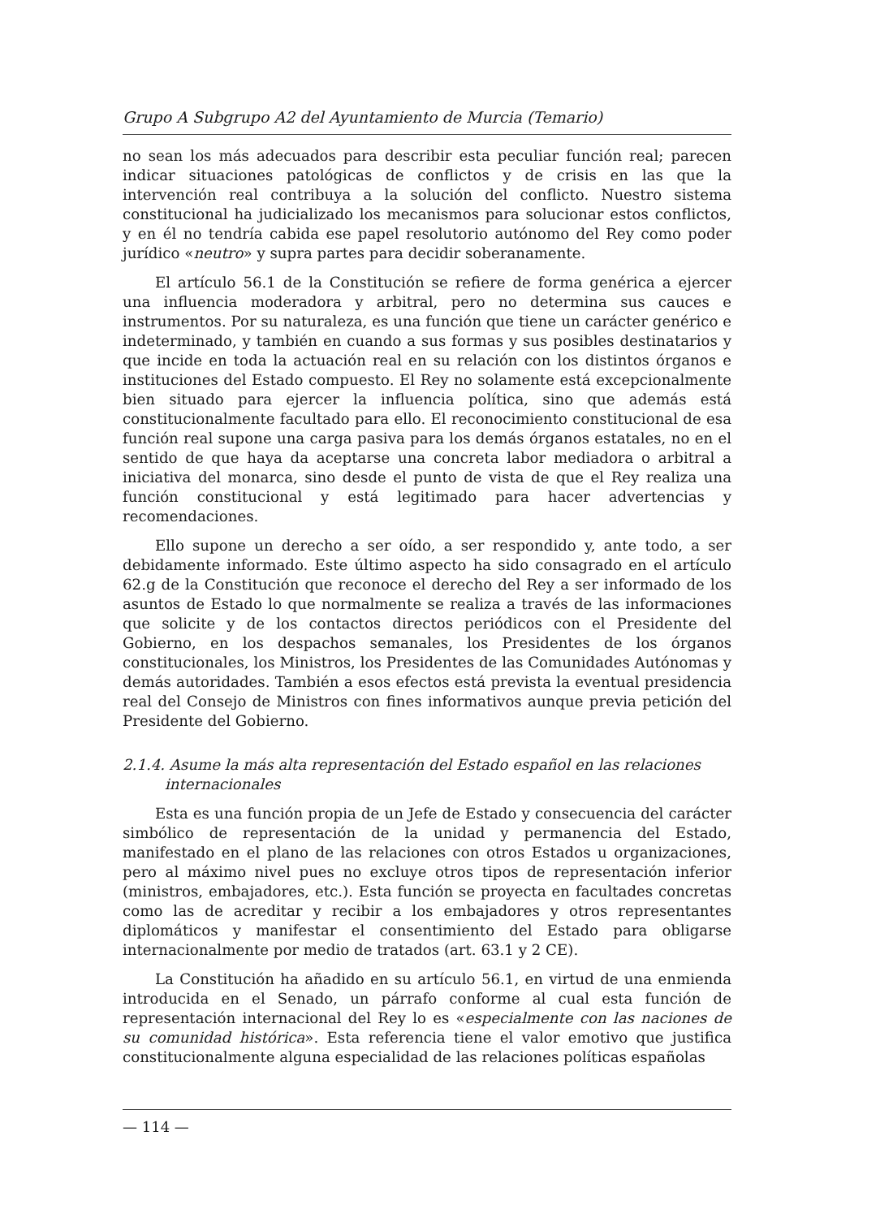Grupo A Subgrupo A2 del Ayuntamiento de Murcia (Temario)
no sean los más adecuados para describir esta peculiar función real; parecen indicar situaciones patológicas de conflictos y de crisis en las que la intervención real contribuya a la solución del conflicto. Nuestro sistema constitucional ha judicializado los mecanismos para solucionar estos conflictos, y en él no tendría cabida ese papel resolutorio autónomo del Rey como poder jurídico «neutro» y supra partes para decidir soberanamente.
El artículo 56.1 de la Constitución se refiere de forma genérica a ejercer una influencia moderadora y arbitral, pero no determina sus cauces e instrumentos. Por su naturaleza, es una función que tiene un carácter genérico e indeterminado, y también en cuando a sus formas y sus posibles destinatarios y que incide en toda la actuación real en su relación con los distintos órganos e instituciones del Estado compuesto. El Rey no solamente está excepcionalmente bien situado para ejercer la influencia política, sino que además está constitucionalmente facultado para ello. El reconocimiento constitucional de esa función real supone una carga pasiva para los demás órganos estatales, no en el sentido de que haya da aceptarse una concreta labor mediadora o arbitral a iniciativa del monarca, sino desde el punto de vista de que el Rey realiza una función constitucional y está legitimado para hacer advertencias y recomendaciones.
Ello supone un derecho a ser oído, a ser respondido y, ante todo, a ser debidamente informado. Este último aspecto ha sido consagrado en el artículo 62.g de la Constitución que reconoce el derecho del Rey a ser informado de los asuntos de Estado lo que normalmente se realiza a través de las informaciones que solicite y de los contactos directos periódicos con el Presidente del Gobierno, en los despachos semanales, los Presidentes de los órganos constitucionales, los Ministros, los Presidentes de las Comunidades Autónomas y demás autoridades. También a esos efectos está prevista la eventual presidencia real del Consejo de Ministros con fines informativos aunque previa petición del Presidente del Gobierno.
2.1.4. Asume la más alta representación del Estado español en las relaciones internacionales
Esta es una función propia de un Jefe de Estado y consecuencia del carácter simbólico de representación de la unidad y permanencia del Estado, manifestado en el plano de las relaciones con otros Estados u organizaciones, pero al máximo nivel pues no excluye otros tipos de representación inferior (ministros, embajadores, etc.). Esta función se proyecta en facultades concretas como las de acreditar y recibir a los embajadores y otros representantes diplomáticos y manifestar el consentimiento del Estado para obligarse internacionalmente por medio de tratados (art. 63.1 y 2 CE).
La Constitución ha añadido en su artículo 56.1, en virtud de una enmienda introducida en el Senado, un párrafo conforme al cual esta función de representación internacional del Rey lo es «especialmente con las naciones de su comunidad histórica». Esta referencia tiene el valor emotivo que justifica constitucionalmente alguna especialidad de las relaciones políticas españolas
— 114 —